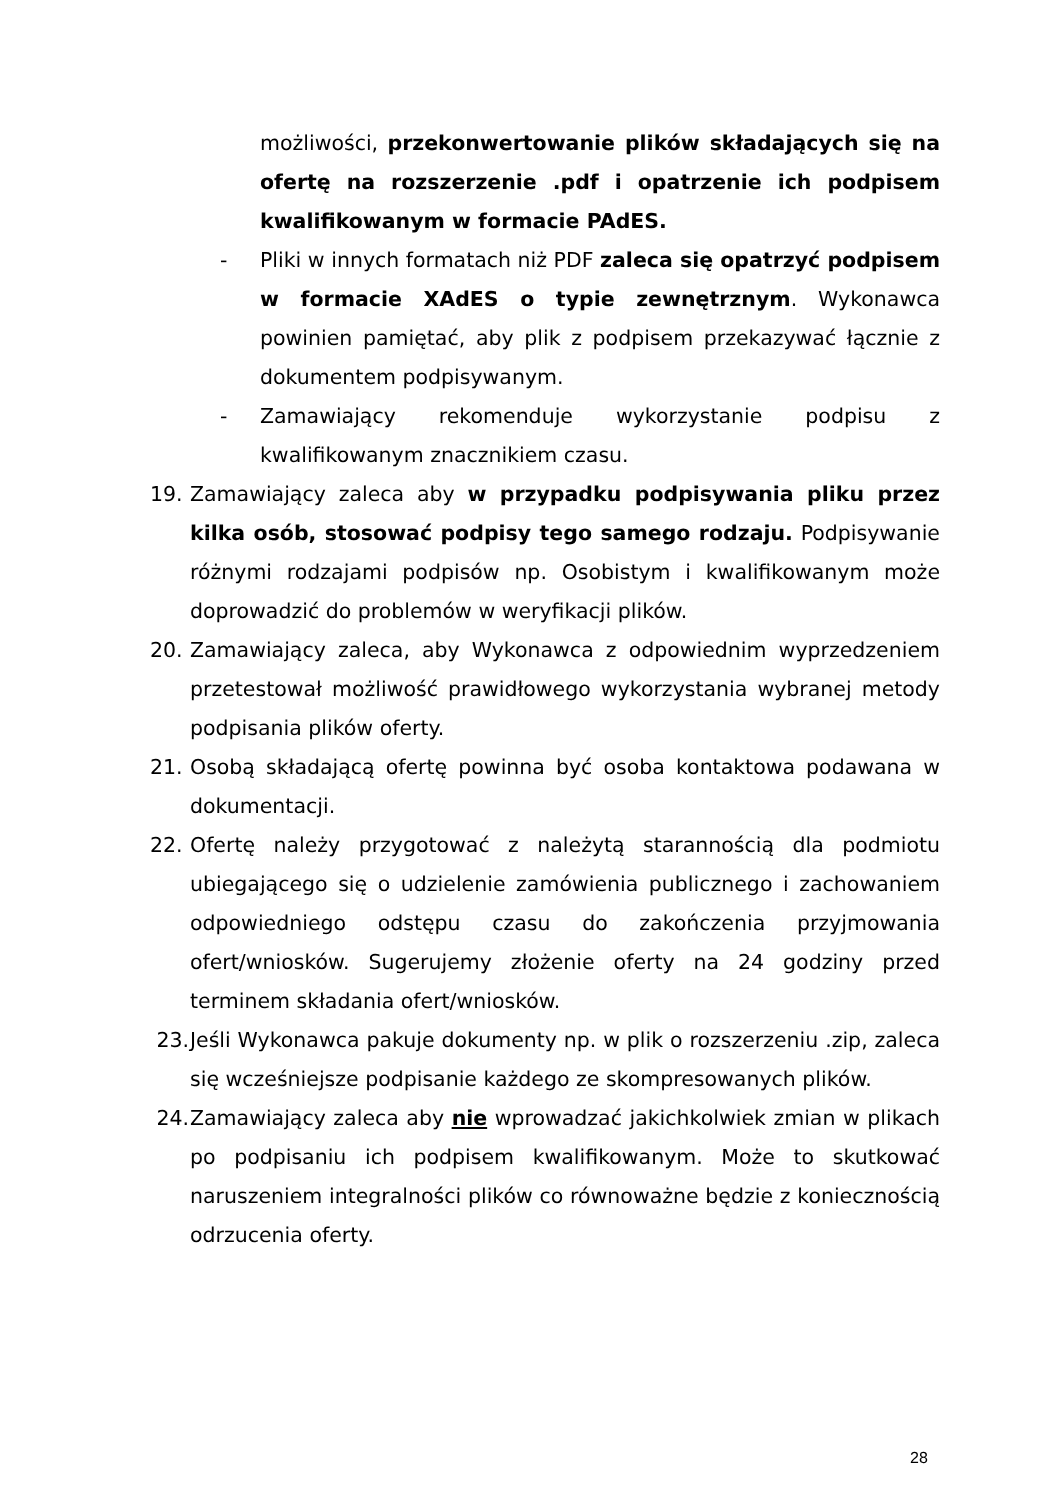możliwości, przekonwertowanie plików składających się na ofertę na rozszerzenie .pdf i opatrzenie ich podpisem kwalifikowanym w formacie PAdES.
- Pliki w innych formatach niż PDF zaleca się opatrzyć podpisem w formacie XAdES o typie zewnętrznym. Wykonawca powinien pamiętać, aby plik z podpisem przekazywać łącznie z dokumentem podpisywanym.
- Zamawiający rekomenduje wykorzystanie podpisu z kwalifikowanym znacznikiem czasu.
19. Zamawiający zaleca aby w przypadku podpisywania pliku przez kilka osób, stosować podpisy tego samego rodzaju. Podpisywanie różnymi rodzajami podpisów np. Osobistym i kwalifikowanym może doprowadzić do problemów w weryfikacji plików.
20. Zamawiający zaleca, aby Wykonawca z odpowiednim wyprzedzeniem przetestował możliwość prawidłowego wykorzystania wybranej metody podpisania plików oferty.
21. Osobą składającą ofertę powinna być osoba kontaktowa podawana w dokumentacji.
22. Ofertę należy przygotować z należytą starannością dla podmiotu ubiegającego się o udzielenie zamówienia publicznego i zachowaniem odpowiedniego odstępu czasu do zakończenia przyjmowania ofert/wniosków. Sugerujemy złożenie oferty na 24 godziny przed terminem składania ofert/wniosków.
23. Jeśli Wykonawca pakuje dokumenty np. w plik o rozszerzeniu .zip, zaleca się wcześniejsze podpisanie każdego ze skompresowanych plików.
24. Zamawiający zaleca aby nie wprowadzać jakichkolwiek zmian w plikach po podpisaniu ich podpisem kwalifikowanym. Może to skutkować naruszeniem integralności plików co równoważne będzie z koniecznością odrzucenia oferty.
28